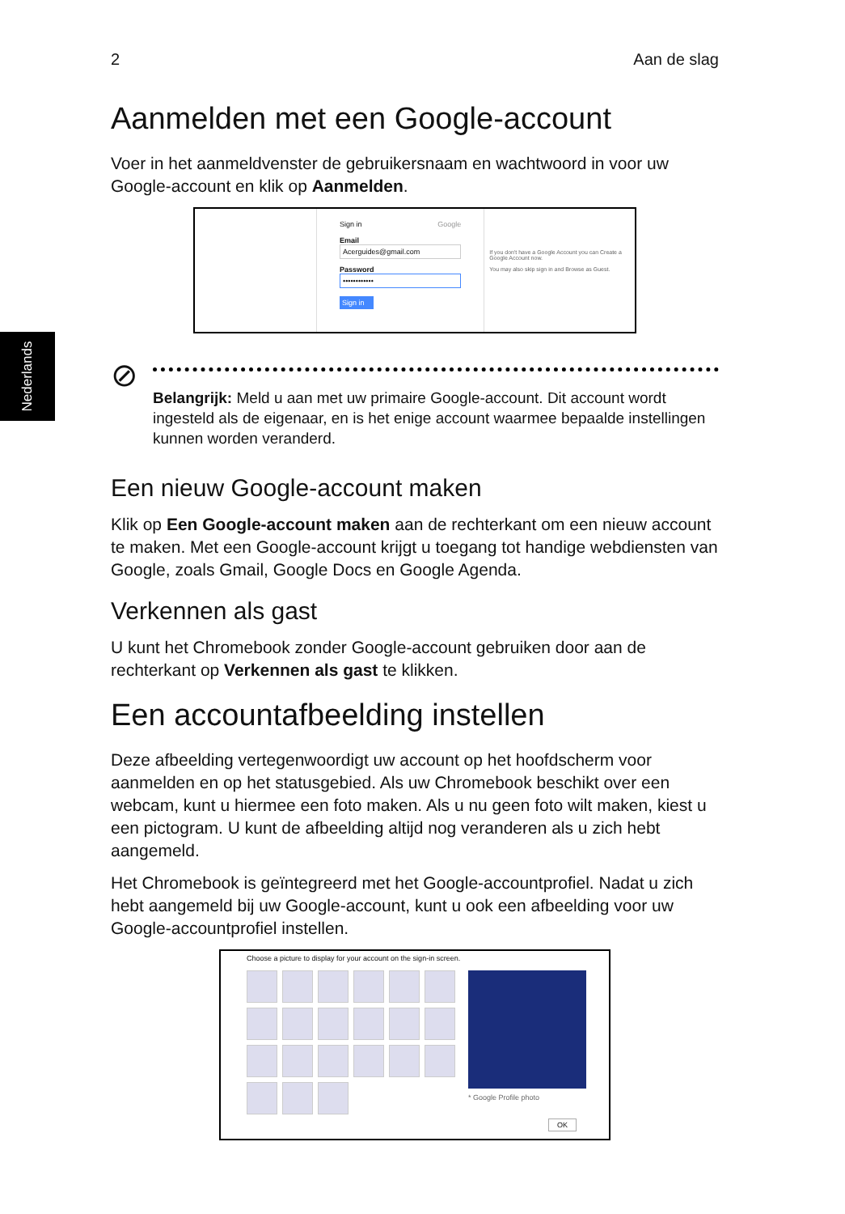Nederlands
2 Aan de slag
Aanmelden met een Google-account
Voer in het aanmeldvenster de gebruikersnaam en wachtwoord in voor uw Google-account en klik op Aanmelden.
Sign in Google
Email
Acerguides@gmail.com
Password
••••••••••••
Sign in
If you don't have a Google Account you can Create a Google Account now.
You may also skip sign in and Browse as Guest.
⊘
Belangrijk: Meld u aan met uw primaire Google-account. Dit account wordt ingesteld als de eigenaar, en is het enige account waarmee bepaalde instellingen kunnen worden veranderd.
Een nieuw Google-account maken
Klik op Een Google-account maken aan de rechterkant om een nieuw account te maken. Met een Google-account krijgt u toegang tot handige webdiensten van Google, zoals Gmail, Google Docs en Google Agenda.
Verkennen als gast
U kunt het Chromebook zonder Google-account gebruiken door aan de rechterkant op Verkennen als gast te klikken.
Een accountafbeelding instellen
Deze afbeelding vertegenwoordigt uw account op het hoofdscherm voor aanmelden en op het statusgebied. Als uw Chromebook beschikt over een webcam, kunt u hiermee een foto maken. Als u nu geen foto wilt maken, kiest u een pictogram. U kunt de afbeelding altijd nog veranderen als u zich hebt aangemeld.
Het Chromebook is geïntegreerd met het Google-accountprofiel. Nadat u zich hebt aangemeld bij uw Google-account, kunt u ook een afbeelding voor uw Google-accountprofiel instellen.
Choose a picture to display for your account on the sign-in screen.
* Google Profile photo
OK